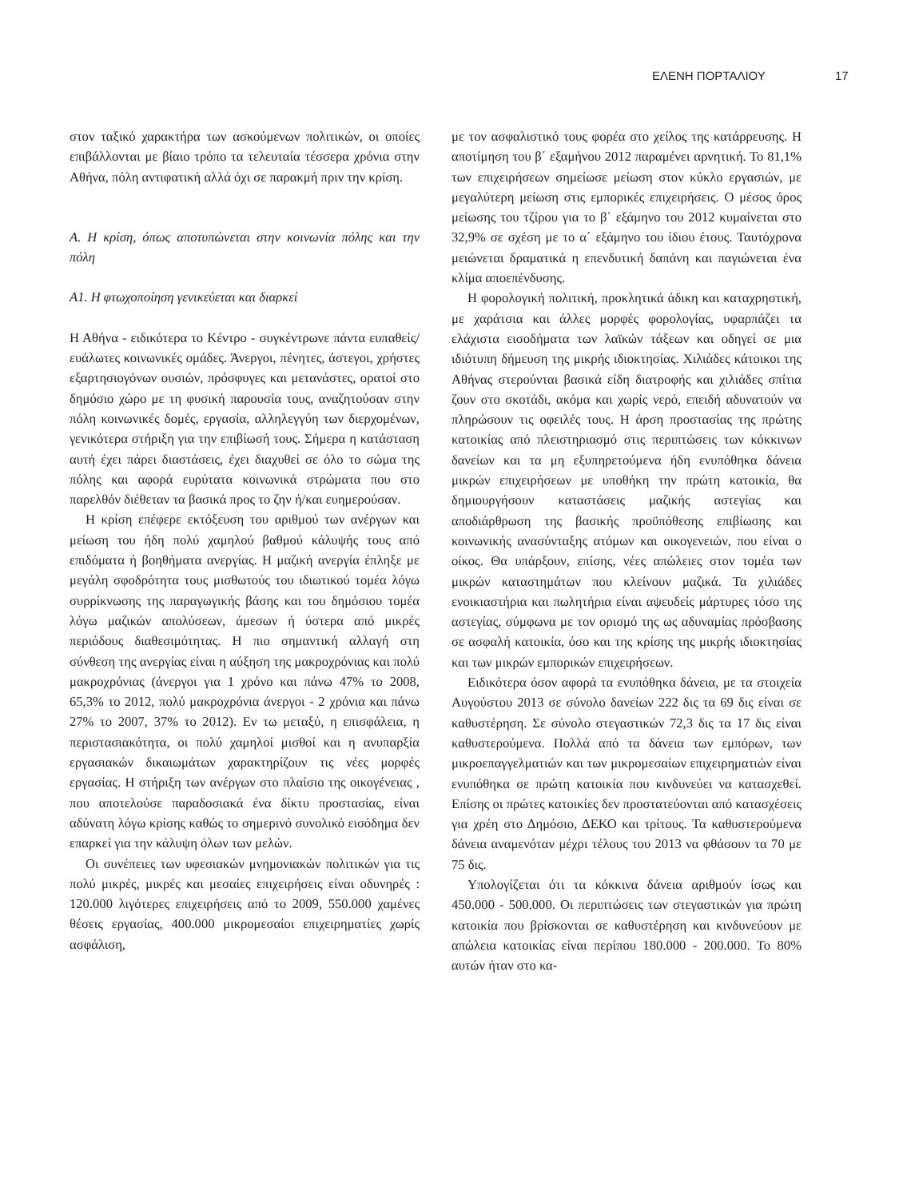ΕΛΕΝΗ ΠΟΡΤΑΛΙΟΥ 17
στον ταξικό χαρακτήρα των ασκούμενων πολιτικών, οι οποίες επιβάλλονται με βίαιο τρόπο τα τελευταία τέσσερα χρόνια στην Αθήνα, πόλη αντιφατική αλλά όχι σε παρακμή πριν την κρίση.
Α. Η κρίση, όπως αποτυπώνεται στην κοινωνία πόλης και την πόλη
Α1. Η φτωχοποίηση γενικεύεται και διαρκεί
Η Αθήνα - ειδικότερα το Κέντρο - συγκέντρωνε πάντα ευπαθείς/ευάλωτες κοινωνικές ομάδες. Άνεργοι, πένητες, άστεγοι, χρήστες εξαρτησιογόνων ουσιών, πρόσφυγες και μετανάστες, ορατοί στο δημόσιο χώρο με τη φυσική παρουσία τους, αναζητούσαν στην πόλη κοινωνικές δομές, εργασία, αλληλεγγύη των διερχομένων, γενικότερα στήριξη για την επιβίωσή τους. Σήμερα η κατάσταση αυτή έχει πάρει διαστάσεις, έχει διαχυθεί σε όλο το σώμα της πόλης και αφορά ευρύτατα κοινωνικά στρώματα που στο παρελθόν διέθεταν τα βασικά προς το ζην ή/και ευημερούσαν.
Η κρίση επέφερε εκτόξευση του αριθμού των ανέργων και μείωση του ήδη πολύ χαμηλού βαθμού κάλυψής τους από επιδόματα ή βοηθήματα ανεργίας. Η μαζική ανεργία έπληξε με μεγάλη σφοδρότητα τους μισθωτούς του ιδιωτικού τομέα λόγω συρρίκνωσης της παραγωγικής βάσης και του δημόσιου τομέα λόγω μαζικών απολύσεων, άμεσων ή ύστερα από μικρές περιόδους διαθεσιμότητας. Η πιο σημαντική αλλαγή στη σύνθεση της ανεργίας είναι η αύξηση της μακροχρόνιας και πολύ μακροχρόνιας (άνεργοι για 1 χρόνο και πάνω 47% το 2008, 65,3% το 2012, πολύ μακροχρόνια άνεργοι - 2 χρόνια και πάνω 27% το 2007, 37% το 2012). Εν τω μεταξύ, η επισφάλεια, η περιστασιακότητα, οι πολύ χαμηλοί μισθοί και η ανυπαρξία εργασιακών δικαιωμάτων χαρακτηρίζουν τις νέες μορφές εργασίας. Η στήριξη των ανέργων στο πλαίσιο της οικογένειας , που αποτελούσε παραδοσιακά ένα δίκτυ προστασίας, είναι αδύνατη λόγω κρίσης καθώς το σημερινό συνολικό εισόδημα δεν επαρκεί για την κάλυψη όλων των μελών.
Οι συνέπειες των υφεσιακών μνημονιακών πολιτικών για τις πολύ μικρές, μικρές και μεσαίες επιχειρήσεις είναι οδυνηρές : 120.000 λιγότερες επιχειρήσεις από το 2009, 550.000 χαμένες θέσεις εργασίας, 400.000 μικρομεσαίοι επιχειρηματίες χωρίς ασφάλιση,
με τον ασφαλιστικό τους φορέα στο χείλος της κατάρρευσης. Η αποτίμηση του β΄ εξαμήνου 2012 παραμένει αρνητική. Το 81,1% των επιχειρήσεων σημείωσε μείωση στον κύκλο εργασιών, με μεγαλύτερη μείωση στις εμπορικές επιχειρήσεις. Ο μέσος όρος μείωσης του τζίρου για το β΄ εξάμηνο του 2012 κυμαίνεται στο 32,9% σε σχέση με το α΄ εξάμηνο του ίδιου έτους. Ταυτόχρονα μειώνεται δραματικά η επενδυτική δαπάνη και παγιώνεται ένα κλίμα αποεπένδυσης.
Η φορολογική πολιτική, προκλητικά άδικη και καταχρηστική, με χαράτσια και άλλες μορφές φορολογίας, υφαρπάζει τα ελάχιστα εισοδήματα των λαϊκών τάξεων και οδηγεί σε μια ιδιότυπη δήμευση της μικρής ιδιοκτησίας. Χιλιάδες κάτοικοι της Αθήνας στερούνται βασικά είδη διατροφής και χιλιάδες σπίτια ζουν στο σκοτάδι, ακόμα και χωρίς νερό, επειδή αδυνατούν να πληρώσουν τις οφειλές τους. Η άρση προστασίας της πρώτης κατοικίας από πλειστηριασμό στις περιπτώσεις των κόκκινων δανείων και τα μη εξυπηρετούμενα ήδη ενυπόθηκα δάνεια μικρών επιχειρήσεων με υποθήκη την πρώτη κατοικία, θα δημιουργήσουν καταστάσεις μαζικής αστεγίας και αποδιάρθρωση της βασικής προϋπόθεσης επιβίωσης και κοινωνικής ανασύνταξης ατόμων και οικογενειών, που είναι ο οίκος. Θα υπάρξουν, επίσης, νέες απώλειες στον τομέα των μικρών καταστημάτων που κλείνουν μαζικά. Τα χιλιάδες ενοικιαστήρια και πωλητήρια είναι αψευδείς μάρτυρες τόσο της αστεγίας, σύμφωνα με τον ορισμό της ως αδυναμίας πρόσβασης σε ασφαλή κατοικία, όσο και της κρίσης της μικρής ιδιοκτησίας και των μικρών εμπορικών επιχειρήσεων.
Ειδικότερα όσον αφορά τα ενυπόθηκα δάνεια, με τα στοιχεία Αυγούστου 2013 σε σύνολο δανείων 222 δις τα 69 δις είναι σε καθυστέρηση. Σε σύνολο στεγαστικών 72,3 δις τα 17 δις είναι καθυστερούμενα. Πολλά από τα δάνεια των εμπόρων, των μικροεπαγγελματιών και των μικρομεσαίων επιχειρηματιών είναι ενυπόθηκα σε πρώτη κατοικία που κινδυνεύει να κατασχεθεί. Επίσης οι πρώτες κατοικίες δεν προστατεύονται από κατασχέσεις για χρέη στο Δημόσιο, ΔΕΚΟ και τρίτους. Τα καθυστερούμενα δάνεια αναμενόταν μέχρι τέλους του 2013 να φθάσουν τα 70 με 75 δις.
Υπολογίζεται ότι τα κόκκινα δάνεια αριθμούν ίσως και 450.000 - 500.000. Οι περιπτώσεις των στεγαστικών για πρώτη κατοικία που βρίσκονται σε καθυστέρηση και κινδυνεύουν με απώλεια κατοικίας είναι περίπου 180.000 - 200.000. Το 80% αυτών ήταν στο κα-